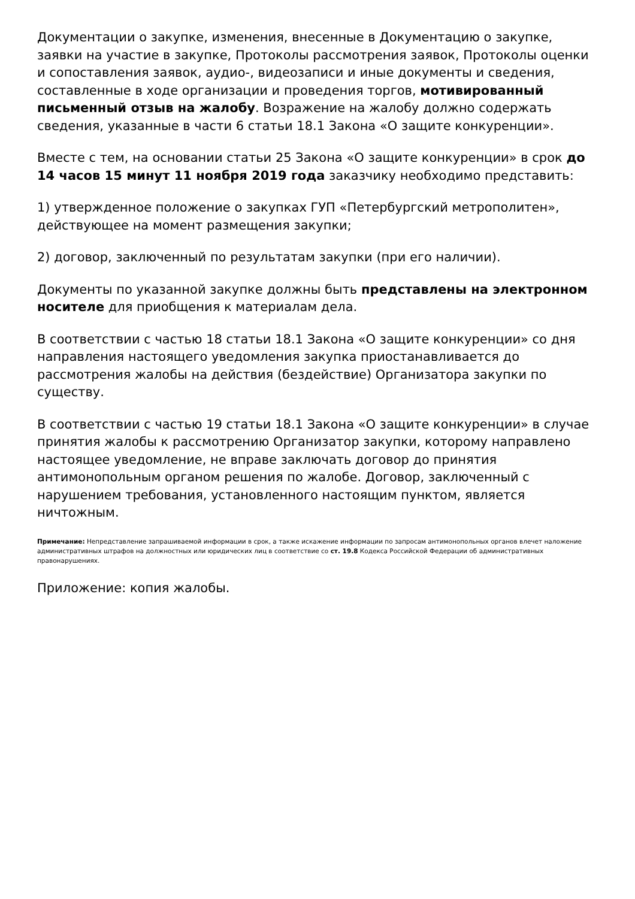Документации о закупке, изменения, внесенные в Документацию о закупке, заявки на участие в закупке, Протоколы рассмотрения заявок, Протоколы оценки и сопоставления заявок, аудио-, видеозаписи и иные документы и сведения, составленные в ходе организации и проведения торгов, мотивированный письменный отзыв на жалобу. Возражение на жалобу должно содержать сведения, указанные в части 6 статьи 18.1 Закона «О защите конкуренции».
Вместе с тем, на основании статьи 25 Закона «О защите конкуренции» в срок до 14 часов 15 минут 11 ноября 2019 года заказчику необходимо представить:
1) утвержденное положение о закупках ГУП «Петербургский метрополитен», действующее на момент размещения закупки;
2) договор, заключенный по результатам закупки (при его наличии).
Документы по указанной закупке должны быть представлены на электронном носителе для приобщения к материалам дела.
В соответствии с частью 18 статьи 18.1 Закона «О защите конкуренции» со дня направления настоящего уведомления закупка приостанавливается до рассмотрения жалобы на действия (бездействие) Организатора закупки по существу.
В соответствии с частью 19 статьи 18.1 Закона «О защите конкуренции» в случае принятия жалобы к рассмотрению Организатор закупки, которому направлено настоящее уведомление, не вправе заключать договор до принятия антимонопольным органом решения по жалобе. Договор, заключенный с нарушением требования, установленного настоящим пунктом, является ничтожным.
Примечание: Непредставление запрашиваемой информации в срок, а также искажение информации по запросам антимонопольных органов влечет наложение административных штрафов на должностных или юридических лиц в соответствие со ст. 19.8 Кодекса Российской Федерации об административных правонарушениях.
Приложение: копия жалобы.